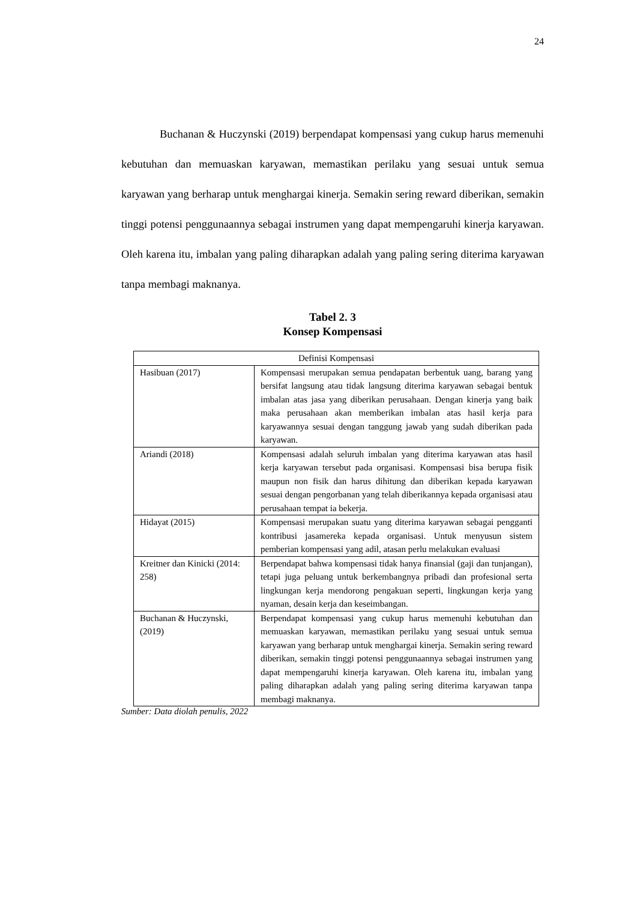24
Buchanan & Huczynski (2019) berpendapat kompensasi yang cukup harus memenuhi kebutuhan dan memuaskan karyawan, memastikan perilaku yang sesuai untuk semua karyawan yang berharap untuk menghargai kinerja. Semakin sering reward diberikan, semakin tinggi potensi penggunaannya sebagai instrumen yang dapat mempengaruhi kinerja karyawan. Oleh karena itu, imbalan yang paling diharapkan adalah yang paling sering diterima karyawan tanpa membagi maknanya.
Tabel 2. 3
Konsep Kompensasi
| Definisi Kompensasi | |
| --- | --- |
| Hasibuan (2017) | Kompensasi merupakan semua pendapatan berbentuk uang, barang yang bersifat langsung atau tidak langsung diterima karyawan sebagai bentuk imbalan atas jasa yang diberikan perusahaan. Dengan kinerja yang baik maka perusahaan akan memberikan imbalan atas hasil kerja para karyawannya sesuai dengan tanggung jawab yang sudah diberikan pada karyawan. |
| Ariandi (2018) | Kompensasi adalah seluruh imbalan yang diterima karyawan atas hasil kerja karyawan tersebut pada organisasi. Kompensasi bisa berupa fisik maupun non fisik dan harus dihitung dan diberikan kepada karyawan sesuai dengan pengorbanan yang telah diberikannya kepada organisasi atau perusahaan tempat ia bekerja. |
| Hidayat (2015) | Kompensasi merupakan suatu yang diterima karyawan sebagai pengganti kontribusi jasamereka kepada organisasi. Untuk menyusun sistem pemberian kompensasi yang adil, atasan perlu melakukan evaluasi |
| Kreitner dan Kinicki (2014: 258) | Berpendapat bahwa kompensasi tidak hanya finansial (gaji dan tunjangan), tetapi juga peluang untuk berkembangnya pribadi dan profesional serta lingkungan kerja mendorong pengakuan seperti, lingkungan kerja yang nyaman, desain kerja dan keseimbangan. |
| Buchanan & Huczynski, (2019) | Berpendapat kompensasi yang cukup harus memenuhi kebutuhan dan memuaskan karyawan, memastikan perilaku yang sesuai untuk semua karyawan yang berharap untuk menghargai kinerja. Semakin sering reward diberikan, semakin tinggi potensi penggunaannya sebagai instrumen yang dapat mempengaruhi kinerja karyawan. Oleh karena itu, imbalan yang paling diharapkan adalah yang paling sering diterima karyawan tanpa membagi maknanya. |
Sumber: Data diolah penulis, 2022